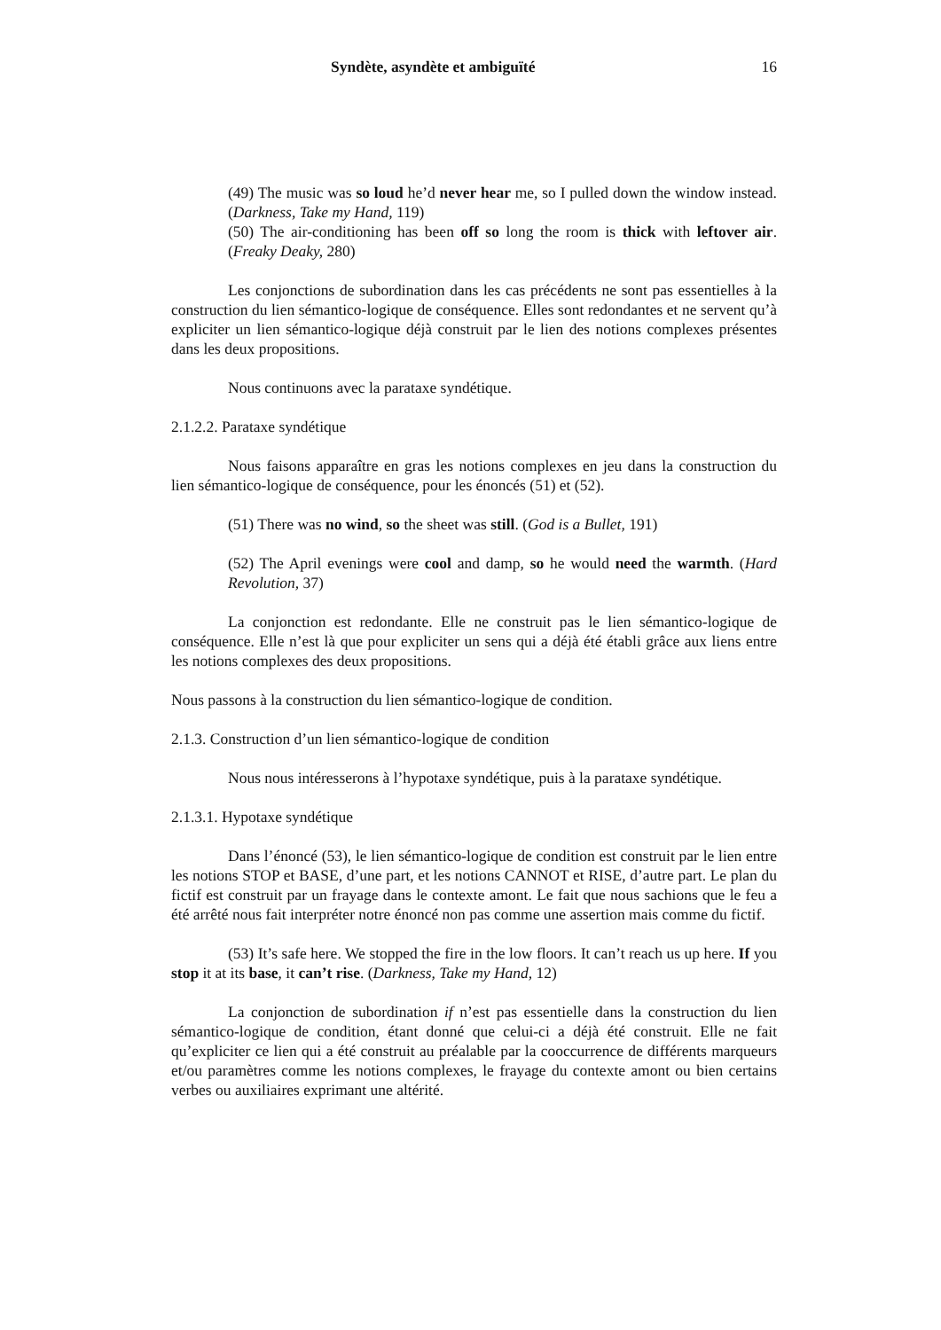Syndète, asyndète et ambiguïté 16
(49) The music was so loud he’d never hear me, so I pulled down the window instead. (Darkness, Take my Hand, 119)
(50) The air-conditioning has been off so long the room is thick with leftover air. (Freaky Deaky, 280)
Les conjonctions de subordination dans les cas précédents ne sont pas essentielles à la construction du lien sémantico-logique de conséquence. Elles sont redondantes et ne servent qu’à expliciter un lien sémantico-logique déjà construit par le lien des notions complexes présentes dans les deux propositions.
Nous continuons avec la parataxe syndétique.
2.1.2.2. Parataxe syndétique
Nous faisons apparaître en gras les notions complexes en jeu dans la construction du lien sémantico-logique de conséquence, pour les énoncés (51) et (52).
(51) There was no wind, so the sheet was still. (God is a Bullet, 191)
(52) The April evenings were cool and damp, so he would need the warmth. (Hard Revolution, 37)
La conjonction est redondante. Elle ne construit pas le lien sémantico-logique de conséquence. Elle n’est là que pour expliciter un sens qui a déjà été établi grâce aux liens entre les notions complexes des deux propositions.
Nous passons à la construction du lien sémantico-logique de condition.
2.1.3. Construction d’un lien sémantico-logique de condition
Nous nous intéresserons à l’hypotaxe syndétique, puis à la parataxe syndétique.
2.1.3.1. Hypotaxe syndétique
Dans l’énoncé (53), le lien sémantico-logique de condition est construit par le lien entre les notions STOP et BASE, d’une part, et les notions CANNOT et RISE, d’autre part. Le plan du fictif est construit par un frayage dans le contexte amont. Le fait que nous sachions que le feu a été arrêté nous fait interpréter notre énoncé non pas comme une assertion mais comme du fictif.
(53) It’s safe here. We stopped the fire in the low floors. It can’t reach us up here. If you stop it at its base, it can’t rise. (Darkness, Take my Hand, 12)
La conjonction de subordination if n’est pas essentielle dans la construction du lien sémantico-logique de condition, étant donné que celui-ci a déjà été construit. Elle ne fait qu’expliciter ce lien qui a été construit au préalable par la cooccurrence de différents marqueurs et/ou paramètres comme les notions complexes, le frayage du contexte amont ou bien certains verbes ou auxiliaires exprimant une altérité.